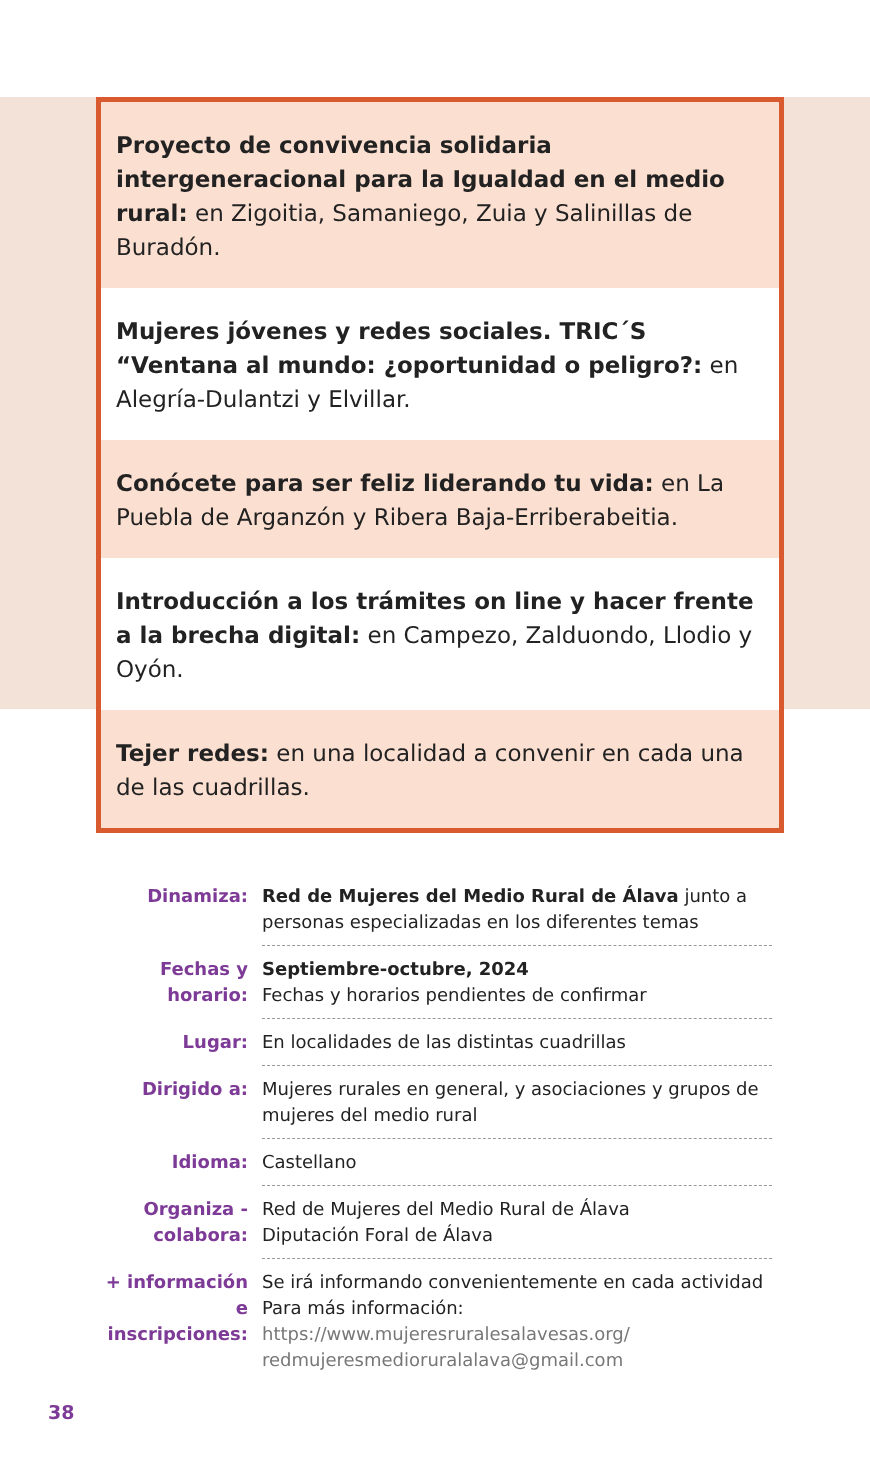Proyecto de convivencia solidaria intergeneracional para la Igualdad en el medio rural: en Zigoitia, Samaniego, Zuia y Salinillas de Buradón.
Mujeres jóvenes y redes sociales. TRIC´S “Ventana al mundo: ¿oportunidad o peligro?: en Alegría-Dulantzi y Elvillar.
Conócete para ser feliz liderando tu vida: en La Puebla de Arganzón y Ribera Baja-Erriberabeitia.
Introducción a los trámites on line y hacer frente a la brecha digital: en Campezo, Zalduondo, Llodio y Oyón.
Tejer redes: en una localidad a convenir en cada una de las cuadrillas.
| Dinamiza: | Red de Mujeres del Medio Rural de Álava junto a personas especializadas en los diferentes temas |
| Fechas y horario: | Septiembre-octubre, 2024 Fechas y horarios pendientes de confirmar |
| Lugar: | En localidades de las distintas cuadrillas |
| Dirigido a: | Mujeres rurales en general, y asociaciones y grupos de mujeres del medio rural |
| Idioma: | Castellano |
| Organiza - colabora: | Red de Mujeres del Medio Rural de Álava Diputación Foral de Álava |
| + información e inscripciones: | Se irá informando convenientemente en cada actividad Para más información: https://www.mujeresruralesalavesas.org/ redmujeresmedioruralalava@gmail.com |
38